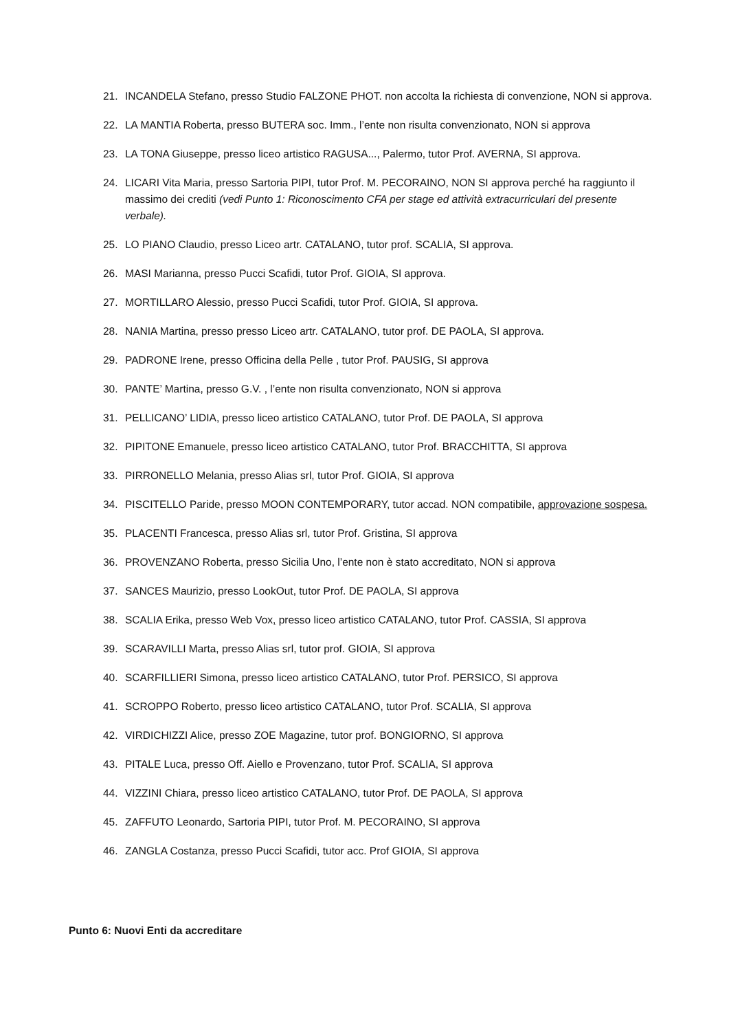21. INCANDELA Stefano, presso Studio FALZONE PHOT. non accolta la richiesta di convenzione, NON si approva.
22. LA MANTIA Roberta, presso BUTERA soc. Imm., l’ente non risulta convenzionato, NON si approva
23. LA TONA Giuseppe, presso liceo artistico RAGUSA..., Palermo, tutor Prof. AVERNA, SI approva.
24. LICARI Vita Maria, presso Sartoria PIPI, tutor Prof. M. PECORAINO, NON SI approva perché ha raggiunto il massimo dei crediti (vedi Punto 1: Riconoscimento CFA per stage ed attività extracurriculari del presente verbale).
25. LO PIANO Claudio, presso Liceo artr. CATALANO, tutor prof. SCALIA, SI approva.
26. MASI Marianna, presso Pucci Scafidi, tutor Prof. GIOIA, SI approva.
27. MORTILLARO Alessio, presso Pucci Scafidi, tutor Prof. GIOIA, SI approva.
28. NANIA Martina, presso presso Liceo artr. CATALANO, tutor prof. DE PAOLA, SI approva.
29. PADRONE Irene, presso Officina della Pelle , tutor Prof. PAUSIG, SI approva
30. PANTE’ Martina, presso G.V. , l’ente non risulta convenzionato, NON si approva
31. PELLICANO’ LIDIA, presso liceo artistico CATALANO, tutor Prof. DE PAOLA, SI approva
32. PIPITONE Emanuele, presso liceo artistico CATALANO, tutor Prof. BRACCHITTA, SI approva
33. PIRRONELLO Melania, presso Alias srl, tutor Prof. GIOIA, SI approva
34. PISCITELLO Paride, presso MOON CONTEMPORARY, tutor accad. NON compatibile, approvazione sospesa.
35. PLACENTI Francesca, presso Alias srl, tutor Prof. Gristina, SI approva
36. PROVENZANO Roberta, presso Sicilia Uno, l’ente non è stato accreditato, NON si approva
37. SANCES Maurizio, presso LookOut, tutor Prof. DE PAOLA, SI approva
38. SCALIA Erika, presso Web Vox, presso liceo artistico CATALANO, tutor Prof. CASSIA, SI approva
39. SCARAVILLI Marta, presso Alias srl, tutor prof. GIOIA, SI approva
40. SCARFILLIERI Simona, presso liceo artistico CATALANO, tutor Prof. PERSICO, SI approva
41. SCROPPO Roberto, presso liceo artistico CATALANO, tutor Prof. SCALIA, SI approva
42. VIRDICHIZZI Alice, presso ZOE Magazine, tutor prof. BONGIORNO, SI approva
43. PITALE Luca, presso Off. Aiello e Provenzano, tutor Prof. SCALIA, SI approva
44. VIZZINI Chiara, presso liceo artistico CATALANO, tutor Prof. DE PAOLA, SI approva
45. ZAFFUTO Leonardo, Sartoria PIPI, tutor Prof. M. PECORAINO, SI approva
46. ZANGLA Costanza, presso Pucci Scafidi, tutor acc. Prof GIOIA, SI approva
Punto 6: Nuovi Enti da accreditare